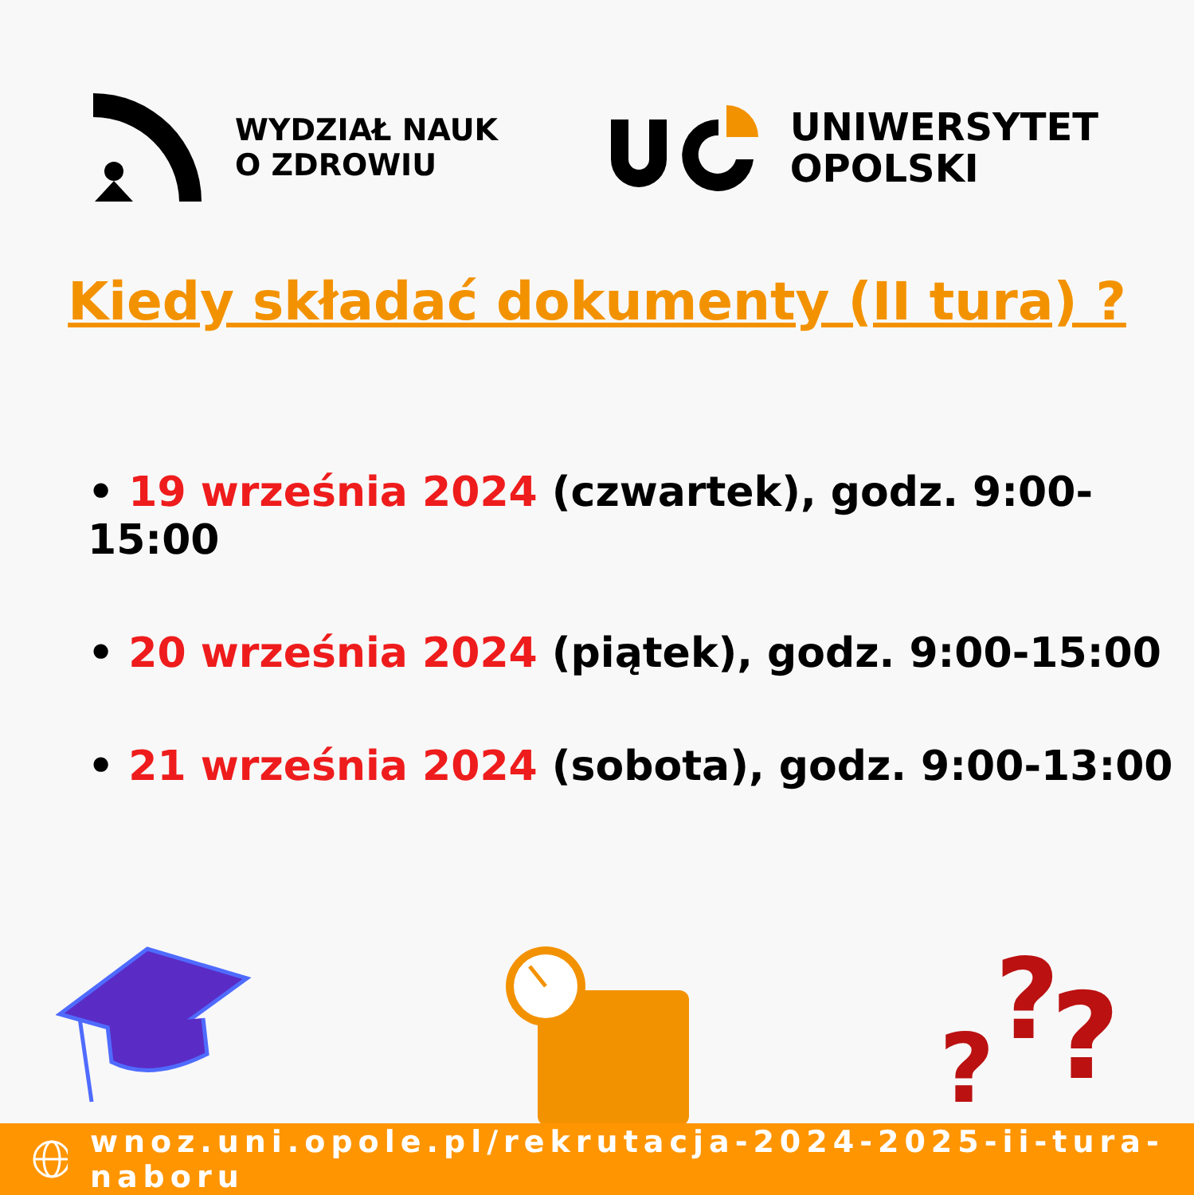WYDZIAŁ NAUK
O ZDROWIU
UNIWERSYTET
OPOLSKI
Kiedy składać dokumenty (II tura) ?
• 19 września 2024 (czwartek), godz. 9:00-15:00
• 20 września 2024 (piątek), godz. 9:00-15:00
• 21 września 2024 (sobota), godz. 9:00-13:00
?
?
?
wnoz.uni.opole.pl/rekrutacja-2024-2025-ii-tura-naboru